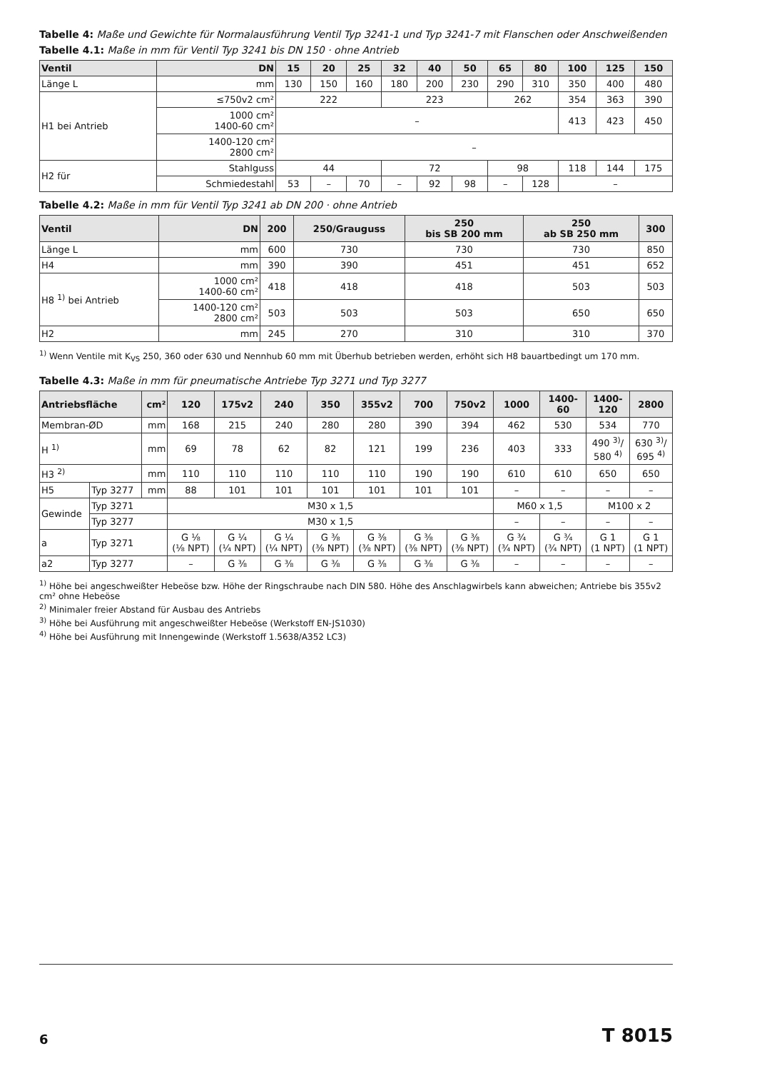Tabelle 4: Maße und Gewichte für Normalausführung Ventil Typ 3241-1 und Typ 3241-7 mit Flanschen oder Anschweißenden
Tabelle 4.1: Maße in mm für Ventil Typ 3241 bis DN 150 · ohne Antrieb
| Ventil | DN | 15 | 20 | 25 | 32 | 40 | 50 | 65 | 80 | 100 | 125 | 150 |
| --- | --- | --- | --- | --- | --- | --- | --- | --- | --- | --- | --- | --- |
| Länge L | mm | 130 | 150 | 160 | 180 | 200 | 230 | 290 | 310 | 350 | 400 | 480 |
| H1 bei Antrieb | ≤750v2 cm² | 222 | | | 223 | | | 262 | | 354 | 363 | 390 |
| | 1000 cm² 1400-60 cm² | – | | | | | | | | 413 | 423 | 450 |
| | 1400-120 cm² 2800 cm² | – | | | | | | | | | | |
| H2 für | Stahlguss | 44 | | | 72 | | | 98 | | 118 | 144 | 175 |
| | Schmiedestahl | 53 | – | 70 | – | 92 | 98 | – | 128 | – | | |
Tabelle 4.2: Maße in mm für Ventil Typ 3241 ab DN 200 · ohne Antrieb
| Ventil | DN | 200 | 250/Grauguss | 250 bis SB 200 mm | 250 ab SB 250 mm | 300 |
| --- | --- | --- | --- | --- | --- | --- |
| Länge L | mm | 600 | 730 | 730 | 730 | 850 |
| H4 | mm | 390 | 390 | 451 | 451 | 652 |
| H8 <sup>1)</sup> bei Antrieb | 1000 cm² 1400-60 cm² | 418 | 418 | 418 | 503 | 503 |
| | 1400-120 cm² 2800 cm² | 503 | 503 | 503 | 650 | 650 |
| H2 | mm | 245 | 270 | 310 | 310 | 370 |
<sup>1)</sup> Wenn Ventile mit K<sub>VS</sub> 250, 360 oder 630 und Nennhub 60 mm mit Überhub betrieben werden, erhöht sich H8 bauartbedingt um 170 mm.
Tabelle 4.3: Maße in mm für pneumatische Antriebe Typ 3271 und Typ 3277
| Antriebsfläche | | cm² | 120 | 175v2 | 240 | 350 | 355v2 | 700 | 750v2 | 1000 | 1400- 60 | 1400- 120 | 2800 |
| --- | --- | --- | --- | --- | --- | --- | --- | --- | --- | --- | --- | --- | --- |
| Membran-ØD | | mm | 168 | 215 | 240 | 280 | 280 | 390 | 394 | 462 | 530 | 534 | 770 |
| H <sup>1)</sup> | | mm | 69 | 78 | 62 | 82 | 121 | 199 | 236 | 403 | 333 | 490 <sup>3)</sup>/ 580 <sup>4)</sup> | 630 <sup>3)</sup>/ 695 <sup>4)</sup> |
| H3 <sup>2)</sup> | | mm | 110 | 110 | 110 | 110 | 110 | 190 | 190 | 610 | 610 | 650 | 650 |
| H5 | Typ 3277 | mm | 88 | 101 | 101 | 101 | 101 | 101 | 101 | – | – | – | – |
| Gewinde | Typ 3271 | | M30 x 1,5 | | | | | | | M60 x 1,5 | | M100 x 2 | |
| | Typ 3277 | | M30 x 1,5 | | | | | | | – | – | – | – |
| a | Typ 3271 | | G ⅛ (⅛ NPT) | G ¼ (¼ NPT) | G ¼ (¼ NPT) | G ⅜ (⅜ NPT) | G ⅜ (⅜ NPT) | G ⅜ (⅜ NPT) | G ⅜ (⅜ NPT) | G ¾ (¾ NPT) | G ¾ (¾ NPT) | G 1 (1 NPT) | G 1 (1 NPT) |
| a2 | Typ 3277 | | – | G ⅜ | G ⅜ | G ⅜ | G ⅜ | G ⅜ | G ⅜ | – | – | – | – |
<sup>1)</sup> Höhe bei angeschweißter Hebeöse bzw. Höhe der Ringschraube nach DIN 580. Höhe des Anschlagwirbels kann abweichen; Antriebe bis 355v2 cm² ohne Hebeöse
<sup>2)</sup> Minimaler freier Abstand für Ausbau des Antriebs
<sup>3)</sup> Höhe bei Ausführung mit angeschweißter Hebeöse (Werkstoff EN-JS1030)
<sup>4)</sup> Höhe bei Ausführung mit Innengewinde (Werkstoff 1.5638/A352 LC3)
6 T 8015